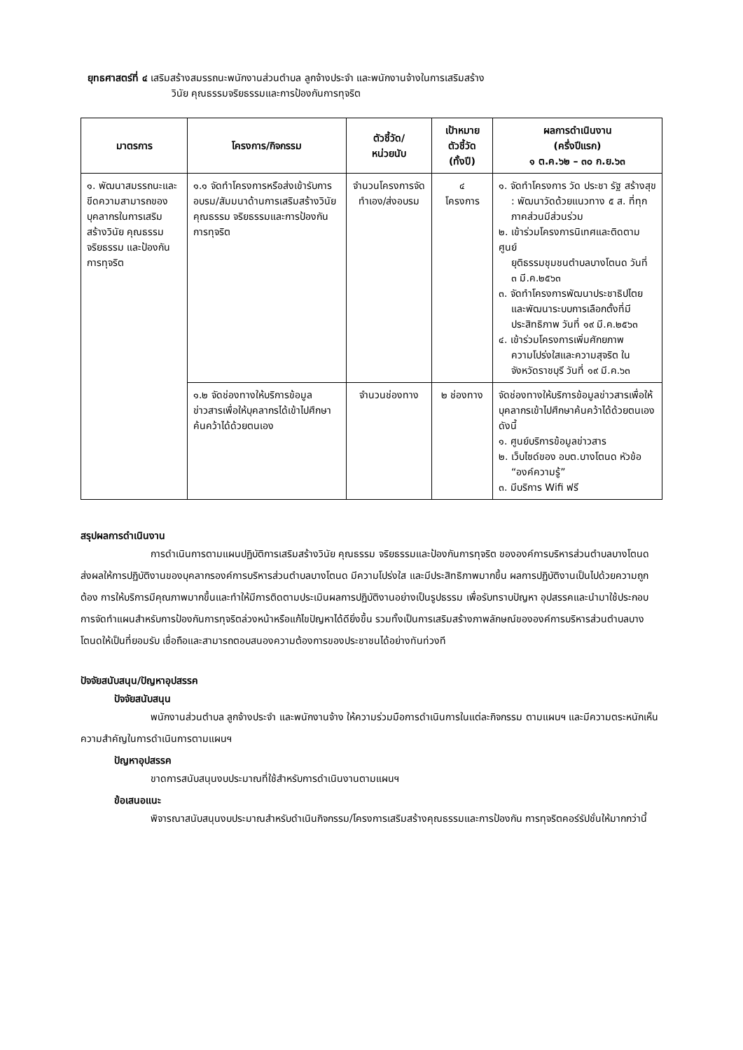ยุทธศาสตร์ที่ ๔ เสริมสร้างสมรรถนะพนักงานส่วนตำบล ลูกจ้างประจำ และพนักงานจ้างในการเสริมสร้าง
วินัย คุณธรรมจริยธรรมและการป้องกันการทุจริต
| มาตรการ | โครงการ/กิจกรรม | ตัวชี้วัด/ หน่วยนับ | เป้าหมาย ตัวชี้วัด (ทั้งปี) | ผลการดำเนินงาน (ครึ่งปีแรก) ๑ ต.ค.๖๒ – ๓๐ ก.ย.๖๓ |
| --- | --- | --- | --- | --- |
| ๑. พัฒนาสมรรถนะและขีดความสามารถของบุคลากรในการเสริมสร้างวินัย คุณธรรมจริยธรรม และป้องกันการทุจริต | ๑.๑ จัดทำโครงการหรือส่งเข้ารับการอบรม/สัมมนาด้านการเสริมสร้างวินัย คุณธรรม จริยธรรมและการป้องกันการทุจริต | จำนวนโครงการจัดทำเอง/ส่งอบรม | ๔ โครงการ | ๑. จัดทำโครงการ วัด ประชา รัฐ สร้างสุข : พัฒนาวัดด้วยแนวทาง ๕ ส. ที่ทุกภาคส่วนมีส่วนร่วม ๒. เข้าร่วมโครงการนิเทศและติดตามศูนย์ ยุติธรรมชุมชนตำบลบางโตนด วันที่ ๓ มี.ค.๒๕๖๓ ๓. จัดทำโครงการพัฒนาประชาธิปไตย และพัฒนาระบบการเลือกตั้งที่มีประสิทธิภาพ วันที่ ๑๙ มี.ค.๒๕๖๓ ๔. เข้าร่วมโครงการเพิ่มศักยภาพ ความโปร่งใสและความสุจริต ในจังหวัดราชบุรี วันที่ ๑๙ มี.ค.๖๓ |
| | ๑.๒ จัดช่องทางให้บริการข้อมูลข่าวสารเพื่อให้บุคลากรได้เข้าไปศึกษาค้นคว้าได้ด้วยตนเอง | จำนวนช่องทาง | ๒ ช่องทาง | จัดช่องทางให้บริการข้อมูลข่าวสารเพื่อให้บุคลากรเข้าไปศึกษาค้นคว้าได้ด้วยตนเอง ดังนี้ ๑. ศูนย์บริการข้อมูลข่าวสาร ๒. เว็บไซด์ของ อบต.บางโตนด หัวข้อ “องค์ความรู้” ๓. มีบริการ Wifi ฟรี |
สรุปผลการดำเนินงาน
การดำเนินการตามแผนปฏิบัติการเสริมสร้างวินัย คุณธรรม จริยธรรมและป้องกันการทุจริต ขององค์การบริหารส่วนตำบลบางโตนด ส่งผลให้การปฏิบัติงานของบุคลากรองค์การบริหารส่วนตำบลบางโตนด มีความโปร่งใส และมีประสิทธิภาพมากขึ้น ผลการปฏิบัติงานเป็นไปด้วยความถูกต้อง การให้บริการมีคุณภาพมากขึ้นและทำให้มีการติดตามประเมินผลการปฏิบัติงานอย่างเป็นรูปธรรม เพื่อรับทราบปัญหา อุปสรรคและนำมาใช้ประกอบการจัดทำแผนสำหรับการป้องกันการทุจริตล่วงหน้าหรือแก้ไขปัญหาได้ดียิ่งขึ้น รวมทั้งเป็นการเสริมสร้างภาพลักษณ์ขององค์การบริหารส่วนตำบลบางโตนดให้เป็นที่ยอมรับ เชื่อถือและสามารถตอบสนองความต้องการของประชาชนได้อย่างทันท่วงที
ปัจจัยสนับสนุน/ปัญหาอุปสรรค
ปัจจัยสนับสนุน
พนักงานส่วนตำบล ลูกจ้างประจำ และพนักงานจ้าง ให้ความร่วมมือการดำเนินการในแต่ละกิจกรรม ตามแผนฯ และมีความตระหนักเห็นความสำคัญในการดำเนินการตามแผนฯ
ปัญหาอุปสรรค
ขาดการสนับสนุนงบประมาณที่ใช้สำหรับการดำเนินงานตามแผนฯ
ข้อเสนอแนะ
พิจารณาสนับสนุนงบประมาณสำหรับดำเนินกิจกรรม/โครงการเสริมสร้างคุณธรรมและการป้องกัน การทุจริตคอร์รัปชั่นให้มากกว่านี้